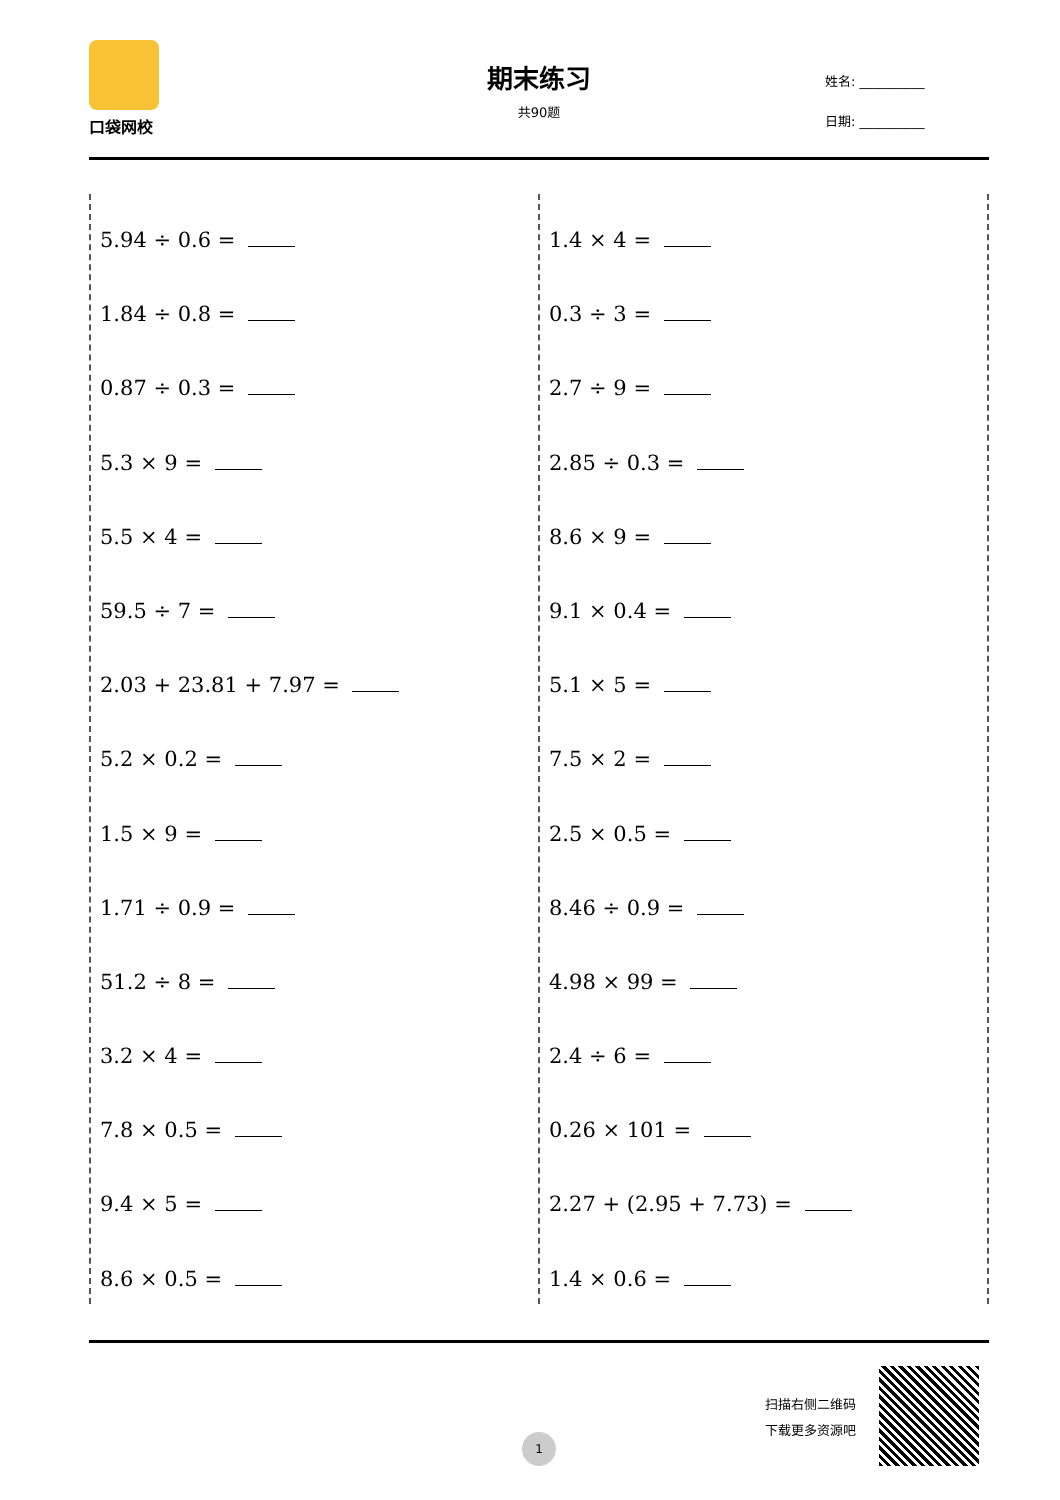口袋网校
期末练习
共90题
姓名: __________
日期: __________
5.94 ÷ 0.6 =
1.84 ÷ 0.8 =
0.87 ÷ 0.3 =
5.3 × 9 =
5.5 × 4 =
59.5 ÷ 7 =
2.03 + 23.81 + 7.97 =
5.2 × 0.2 =
1.5 × 9 =
1.71 ÷ 0.9 =
51.2 ÷ 8 =
3.2 × 4 =
7.8 × 0.5 =
9.4 × 5 =
8.6 × 0.5 =
1.4 × 4 =
0.3 ÷ 3 =
2.7 ÷ 9 =
2.85 ÷ 0.3 =
8.6 × 9 =
9.1 × 0.4 =
5.1 × 5 =
7.5 × 2 =
2.5 × 0.5 =
8.46 ÷ 0.9 =
4.98 × 99 =
2.4 ÷ 6 =
0.26 × 101 =
2.27 + (2.95 + 7.73) =
1.4 × 0.6 =
扫描右侧二维码
下载更多资源吧
1